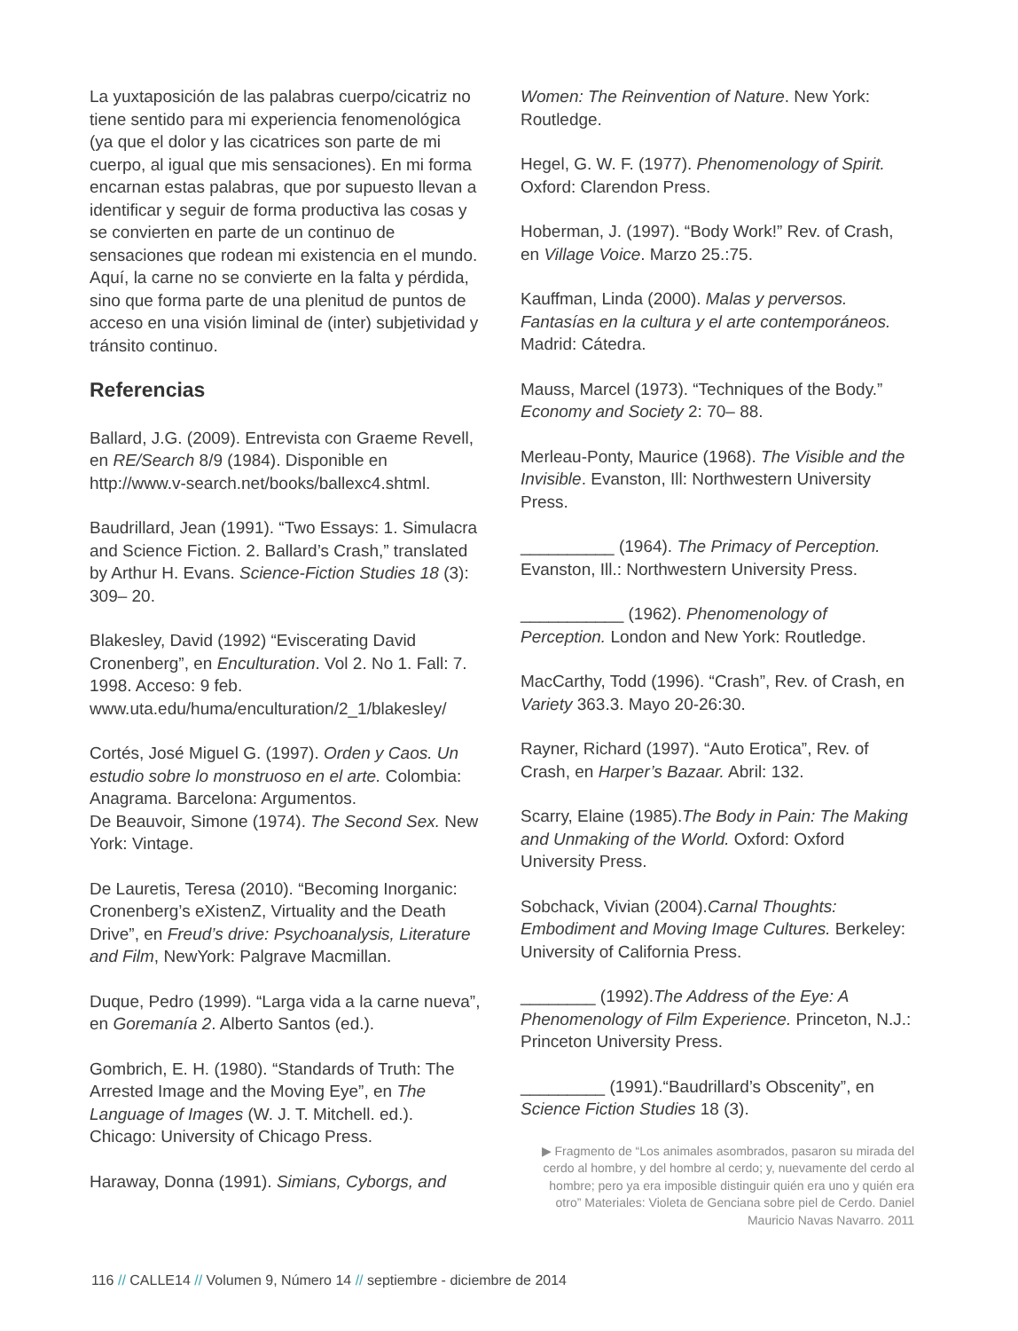La yuxtaposición de las palabras cuerpo/cicatriz no tiene sentido para mi experiencia fenomenológica (ya que el dolor y las cicatrices son parte de mi cuerpo, al igual que mis sensaciones). En mi forma encarnan estas palabras, que por supuesto llevan a identificar y seguir de forma productiva las cosas y se convierten en parte de un continuo de sensaciones que rodean mi existencia en el mundo. Aquí, la carne no se convierte en la falta y pérdida, sino que forma parte de una plenitud de puntos de acceso en una visión liminal de (inter) subjetividad y tránsito continuo.
Referencias
Ballard, J.G. (2009). Entrevista con Graeme Revell, en RE/Search 8/9 (1984). Disponible en http://www.v-search.net/books/ballexc4.shtml.
Baudrillard, Jean (1991). “Two Essays: 1. Simulacra and Science Fiction. 2. Ballard’s Crash,” translated by Arthur H. Evans. Science-Fiction Studies 18 (3): 309– 20.
Blakesley, David (1992) “Eviscerating David Cronenberg”, en Enculturation. Vol 2. No 1. Fall: 7. 1998. Acceso: 9 feb. www.uta.edu/huma/enculturation/2_1/blakesley/
Cortés, José Miguel G. (1997). Orden y Caos. Un estudio sobre lo monstruoso en el arte. Colombia: Anagrama. Barcelona: Argumentos.
De Beauvoir, Simone (1974). The Second Sex. New York: Vintage.
De Lauretis, Teresa (2010). “Becoming Inorganic: Cronenberg’s eXistenZ, Virtuality and the Death Drive”, en Freud’s drive: Psychoanalysis, Literature and Film, NewYork: Palgrave Macmillan.
Duque, Pedro (1999). “Larga vida a la carne nueva”, en Goremanía 2. Alberto Santos (ed.).
Gombrich, E. H. (1980). “Standards of Truth: The Arrested Image and the Moving Eye”, en The Language of Images (W. J. T. Mitchell. ed.). Chicago: University of Chicago Press.
Haraway, Donna (1991). Simians, Cyborgs, and
Women: The Reinvention of Nature. New York: Routledge.
Hegel, G. W. F. (1977). Phenomenology of Spirit. Oxford: Clarendon Press.
Hoberman, J. (1997). “Body Work!” Rev. of Crash, en Village Voice. Marzo 25.:75.
Kauffman, Linda (2000). Malas y perversos. Fantasías en la cultura y el arte contemporáneos. Madrid: Cátedra.
Mauss, Marcel (1973). “Techniques of the Body.” Economy and Society 2: 70– 88.
Merleau-Ponty, Maurice (1968). The Visible and the Invisible. Evanston, Ill: Northwestern University Press.
__________ (1964). The Primacy of Perception. Evanston, Ill.: Northwestern University Press.
___________ (1962). Phenomenology of Perception. London and New York: Routledge.
MacCarthy, Todd (1996). “Crash”, Rev. of Crash, en Variety 363.3. Mayo 20-26:30.
Rayner, Richard (1997). “Auto Erotica”, Rev. of Crash, en Harper’s Bazaar. Abril: 132.
Scarry, Elaine (1985).The Body in Pain: The Making and Unmaking of the World. Oxford: Oxford University Press.
Sobchack, Vivian (2004).Carnal Thoughts: Embodiment and Moving Image Cultures. Berkeley: University of California Press.
________ (1992).The Address of the Eye: A Phenomenology of Film Experience. Princeton, N.J.: Princeton University Press.
_________ (1991).“Baudrillard’s Obscenity”, en Science Fiction Studies 18 (3).
▶ Fragmento de “Los animales asombrados, pasaron su mirada del cerdo al hombre, y del hombre al cerdo; y, nuevamente del cerdo al hombre; pero ya era imposible distinguir quién era uno y quién era otro” Materiales: Violeta de Genciana sobre piel de Cerdo. Daniel Mauricio Navas Navarro. 2011
116 // CALLE14 // Volumen 9, Número 14 // septiembre - diciembre de 2014